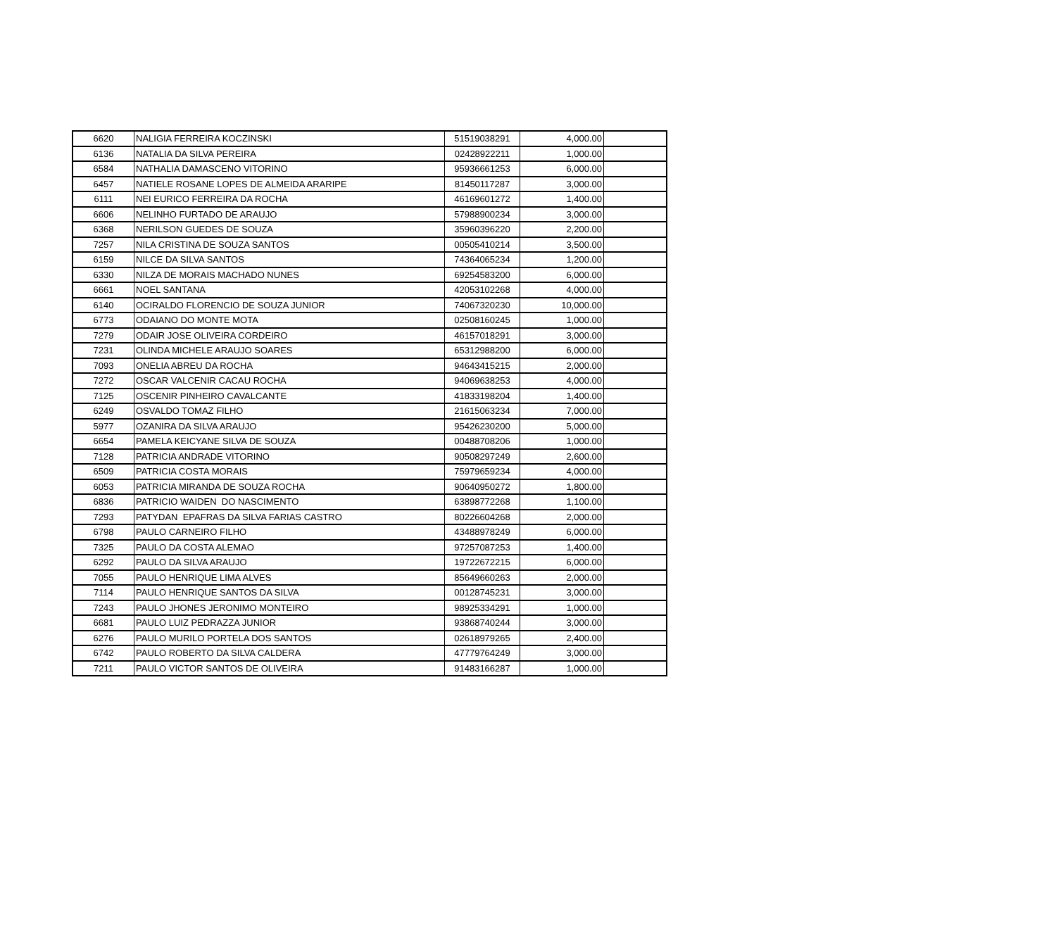| 6620 | NALIGIA FERREIRA KOCZINSKI | 51519038291 | 4,000.00 | |
| 6136 | NATALIA DA SILVA PEREIRA | 02428922211 | 1,000.00 | |
| 6584 | NATHALIA DAMASCENO VITORINO | 95936661253 | 6,000.00 | |
| 6457 | NATIELE ROSANE LOPES DE ALMEIDA ARARIPE | 81450117287 | 3,000.00 | |
| 6111 | NEI EURICO FERREIRA DA ROCHA | 46169601272 | 1,400.00 | |
| 6606 | NELINHO FURTADO DE ARAUJO | 57988900234 | 3,000.00 | |
| 6368 | NERILSON GUEDES DE SOUZA | 35960396220 | 2,200.00 | |
| 7257 | NILA CRISTINA DE SOUZA SANTOS | 00505410214 | 3,500.00 | |
| 6159 | NILCE DA SILVA SANTOS | 74364065234 | 1,200.00 | |
| 6330 | NILZA DE MORAIS MACHADO NUNES | 69254583200 | 6,000.00 | |
| 6661 | NOEL SANTANA | 42053102268 | 4,000.00 | |
| 6140 | OCIRALDO FLORENCIO DE SOUZA JUNIOR | 74067320230 | 10,000.00 | |
| 6773 | ODAIANO DO MONTE MOTA | 02508160245 | 1,000.00 | |
| 7279 | ODAIR JOSE OLIVEIRA CORDEIRO | 46157018291 | 3,000.00 | |
| 7231 | OLINDA MICHELE ARAUJO SOARES | 65312988200 | 6,000.00 | |
| 7093 | ONELIA ABREU DA ROCHA | 94643415215 | 2,000.00 | |
| 7272 | OSCAR VALCENIR CACAU ROCHA | 94069638253 | 4,000.00 | |
| 7125 | OSCENIR PINHEIRO CAVALCANTE | 41833198204 | 1,400.00 | |
| 6249 | OSVALDO TOMAZ FILHO | 21615063234 | 7,000.00 | |
| 5977 | OZANIRA DA SILVA ARAUJO | 95426230200 | 5,000.00 | |
| 6654 | PAMELA KEICYANE SILVA DE SOUZA | 00488708206 | 1,000.00 | |
| 7128 | PATRICIA ANDRADE VITORINO | 90508297249 | 2,600.00 | |
| 6509 | PATRICIA COSTA MORAIS | 75979659234 | 4,000.00 | |
| 6053 | PATRICIA MIRANDA DE SOUZA ROCHA | 90640950272 | 1,800.00 | |
| 6836 | PATRICIO WAIDEN DO NASCIMENTO | 63898772268 | 1,100.00 | |
| 7293 | PATYDAN EPAFRAS DA SILVA FARIAS CASTRO | 80226604268 | 2,000.00 | |
| 6798 | PAULO CARNEIRO FILHO | 43488978249 | 6,000.00 | |
| 7325 | PAULO DA COSTA ALEMAO | 97257087253 | 1,400.00 | |
| 6292 | PAULO DA SILVA ARAUJO | 19722672215 | 6,000.00 | |
| 7055 | PAULO HENRIQUE LIMA ALVES | 85649660263 | 2,000.00 | |
| 7114 | PAULO HENRIQUE SANTOS DA SILVA | 00128745231 | 3,000.00 | |
| 7243 | PAULO JHONES JERONIMO MONTEIRO | 98925334291 | 1,000.00 | |
| 6681 | PAULO LUIZ PEDRAZZA JUNIOR | 93868740244 | 3,000.00 | |
| 6276 | PAULO MURILO PORTELA DOS SANTOS | 02618979265 | 2,400.00 | |
| 6742 | PAULO ROBERTO DA SILVA CALDERA | 47779764249 | 3,000.00 | |
| 7211 | PAULO VICTOR SANTOS DE OLIVEIRA | 91483166287 | 1,000.00 | |